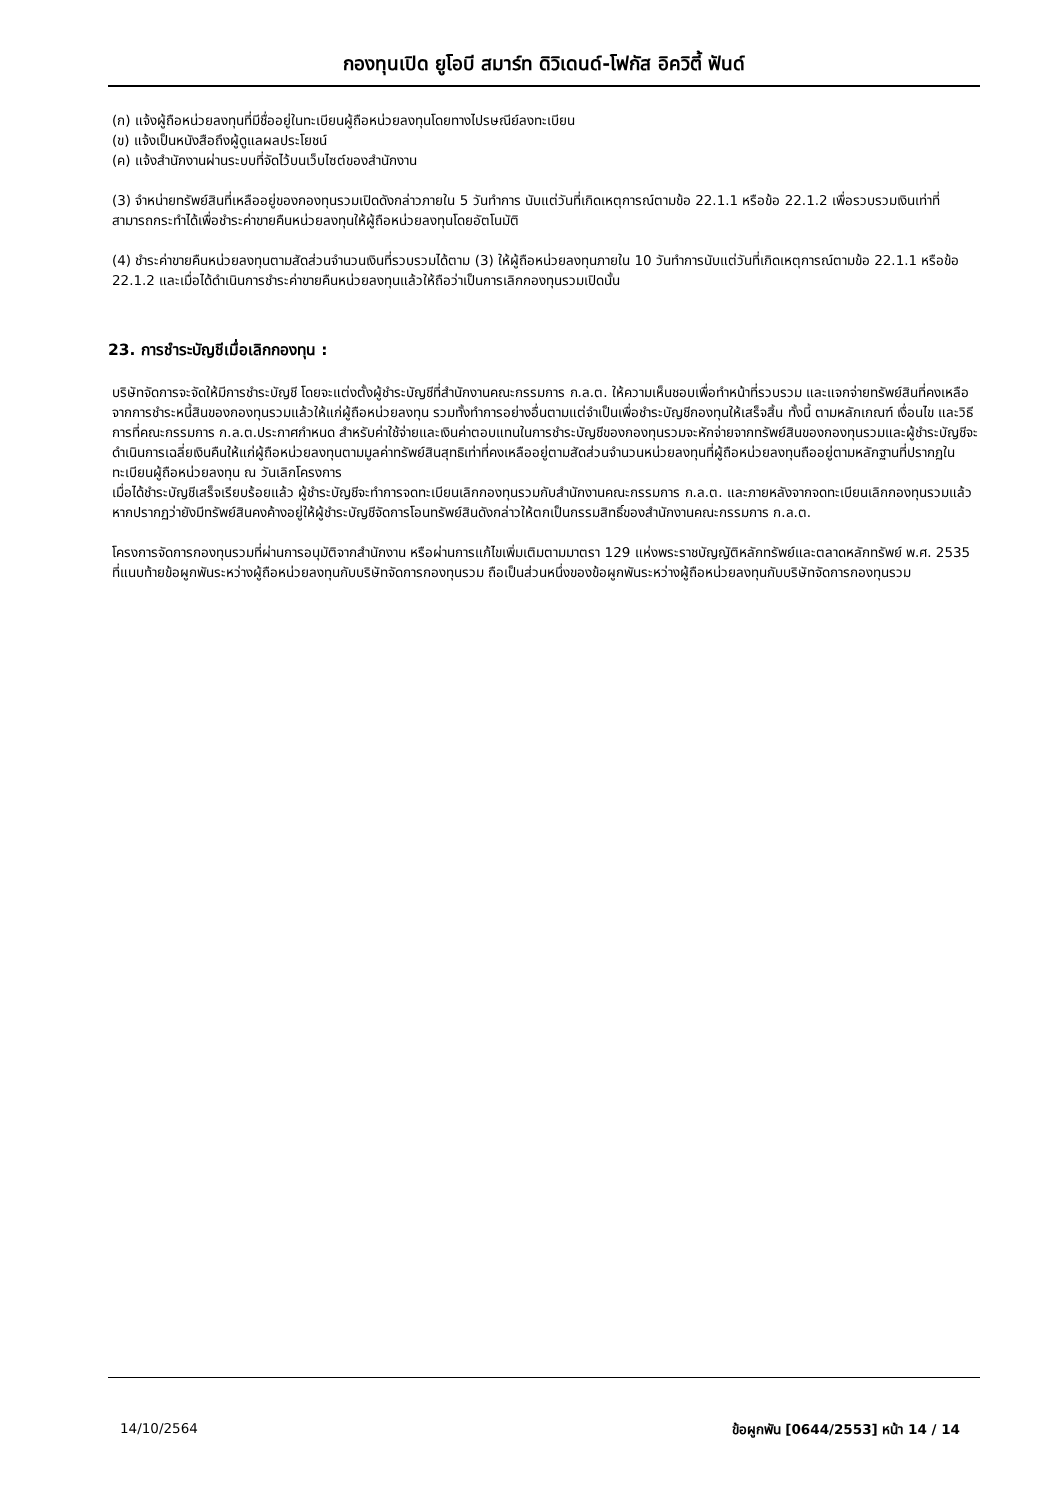กองทุนเปิด ยูโอบี สมาร์ท ดิวิเดนด์-โฟกัส อิควิตี้ ฟันด์
(ก) แจ้งผู้ถือหน่วยลงทุนที่มีชื่ออยู่ในทะเบียนผู้ถือหน่วยลงทุนโดยทางไปรษณีย์ลงทะเบียน
(ข) แจ้งเป็นหนังสือถึงผู้ดูแลผลประโยชน์
(ค) แจ้งสำนักงานผ่านระบบที่จัดไว้บนเว็บไซต์ของสำนักงาน
(3) จำหน่ายทรัพย์สินที่เหลืออยู่ของกองทุนรวมเปิดดังกล่าวภายใน 5 วันทำการ นับแต่วันที่เกิดเหตุการณ์ตามข้อ 22.1.1 หรือข้อ 22.1.2 เพื่อรวบรวมเงินเท่าที่สามารถกระทำได้เพื่อชำระค่าขายคืนหน่วยลงทุนให้ผู้ถือหน่วยลงทุนโดยอัตโนมัติ
(4) ชำระค่าขายคืนหน่วยลงทุนตามสัดส่วนจำนวนเงินที่รวบรวมได้ตาม (3) ให้ผู้ถือหน่วยลงทุนภายใน 10 วันทำการนับแต่วันที่เกิดเหตุการณ์ตามข้อ 22.1.1 หรือข้อ 22.1.2 และเมื่อได้ดำเนินการชำระค่าขายคืนหน่วยลงทุนแล้วให้ถือว่าเป็นการเลิกกองทุนรวมเปิดนั้น
23. การชำระบัญชีเมื่อเลิกกองทุน :
บริษัทจัดการจะจัดให้มีการชำระบัญชี โดยจะแต่งตั้งผู้ชำระบัญชีที่สำนักงานคณะกรรมการ ก.ล.ต. ให้ความเห็นชอบเพื่อทำหน้าที่รวบรวม และแจกจ่ายทรัพย์สินที่คงเหลือจากการชำระหนี้สินของกองทุนรวมแล้วให้แก่ผู้ถือหน่วยลงทุน รวมทั้งทำการอย่างอื่นตามแต่จำเป็นเพื่อชำระบัญชีกองทุนให้เสร็จสิ้น ทั้งนี้ ตามหลักเกณฑ์ เงื่อนไข และวิธีการที่คณะกรรมการ ก.ล.ต.ประกาศกำหนด สำหรับค่าใช้จ่ายและเงินค่าตอบแทนในการชำระบัญชีของกองทุนรวมจะหักจ่ายจากทรัพย์สินของกองทุนรวมและผู้ชำระบัญชีจะดำเนินการเฉลี่ยเงินคืนให้แก่ผู้ถือหน่วยลงทุนตามมูลค่าทรัพย์สินสุทธิเท่าที่คงเหลืออยู่ตามสัดส่วนจำนวนหน่วยลงทุนที่ผู้ถือหน่วยลงทุนถืออยู่ตามหลักฐานที่ปรากฏในทะเบียนผู้ถือหน่วยลงทุน ณ วันเลิกโครงการ
เมื่อได้ชำระบัญชีเสร็จเรียบร้อยแล้ว ผู้ชำระบัญชีจะทำการจดทะเบียนเลิกกองทุนรวมกับสำนักงานคณะกรรมการ ก.ล.ต. และภายหลังจากจดทะเบียนเลิกกองทุนรวมแล้ว หากปรากฏว่ายังมีทรัพย์สินคงค้างอยู่ให้ผู้ชำระบัญชีจัดการโอนทรัพย์สินดังกล่าวให้ตกเป็นกรรมสิทธิ์ของสำนักงานคณะกรรมการ ก.ล.ต.
โครงการจัดการกองทุนรวมที่ผ่านการอนุมัติจากสำนักงาน หรือผ่านการแก้ไขเพิ่มเติมตามมาตรา 129 แห่งพระราชบัญญัติหลักทรัพย์และตลาดหลักทรัพย์ พ.ศ. 2535 ที่แนบท้ายข้อผูกพันระหว่างผู้ถือหน่วยลงทุนกับบริษัทจัดการกองทุนรวม ถือเป็นส่วนหนึ่งของข้อผูกพันระหว่างผู้ถือหน่วยลงทุนกับบริษัทจัดการกองทุนรวม
14/10/2564
ข้อผูกพัน [0644/2553] หน้า 14 / 14